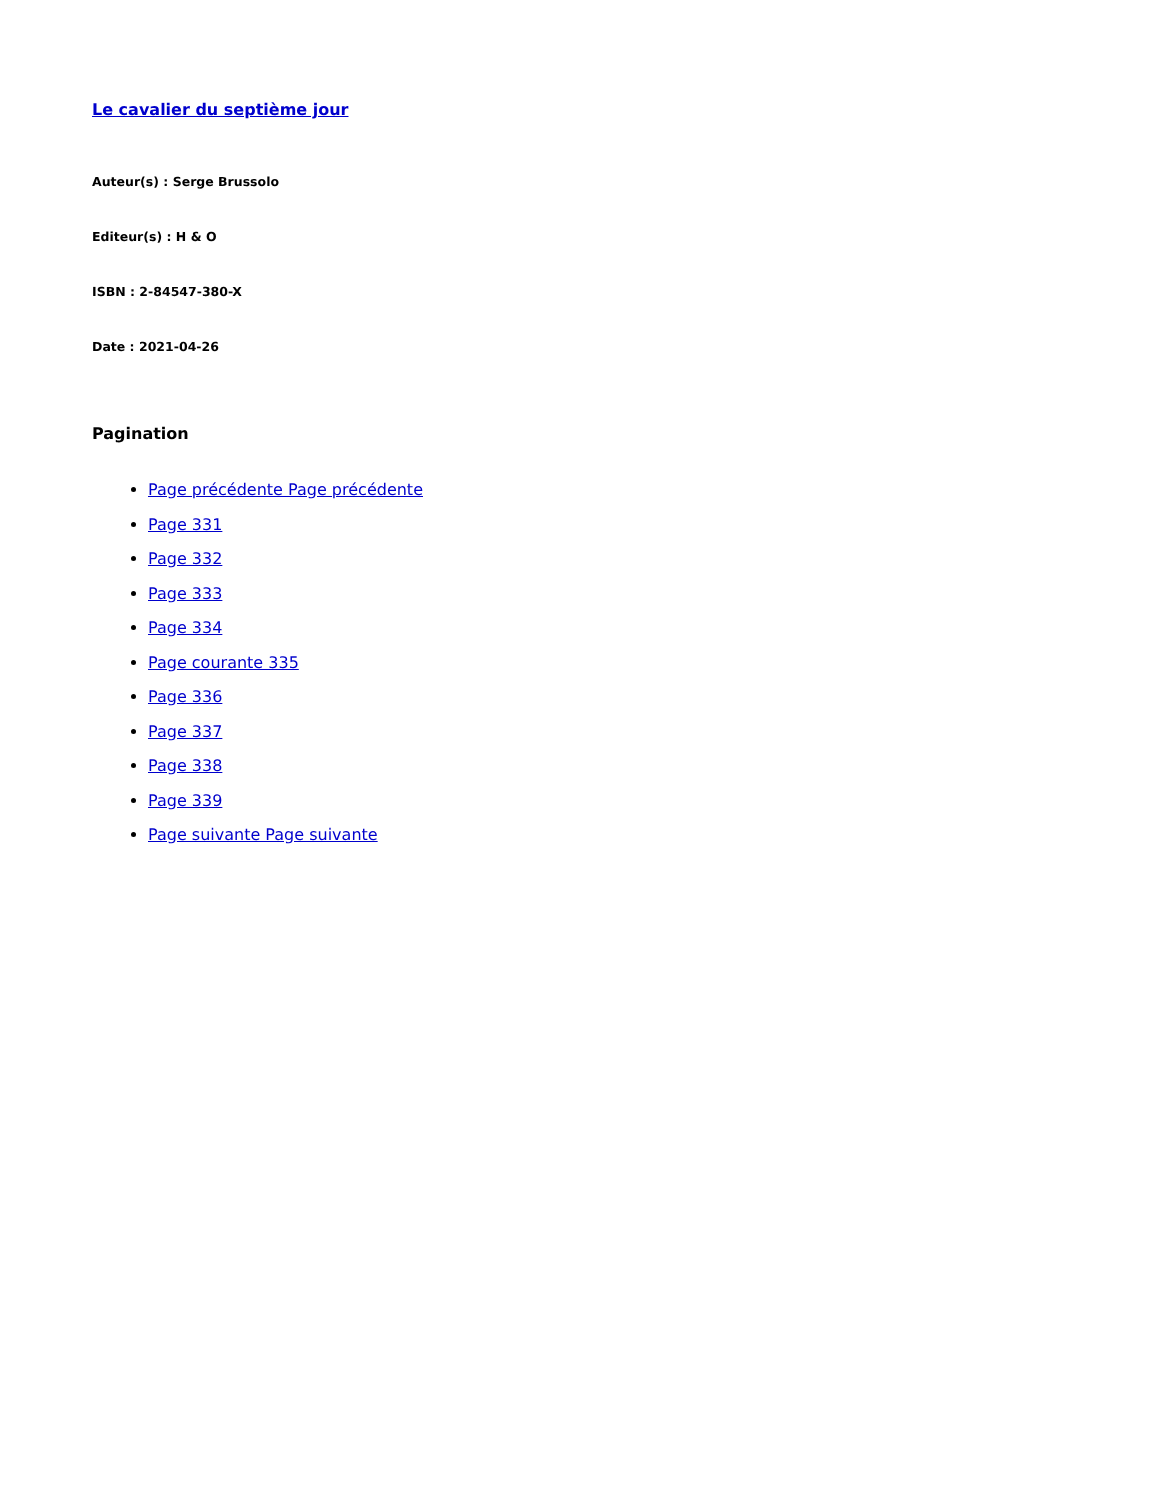Le cavalier du septième jour
Auteur(s) : Serge Brussolo
Editeur(s) : H & O
ISBN : 2-84547-380-X
Date : 2021-04-26
Pagination
Page précédente Page précédente
Page 331
Page 332
Page 333
Page 334
Page courante 335
Page 336
Page 337
Page 338
Page 339
Page suivante Page suivante